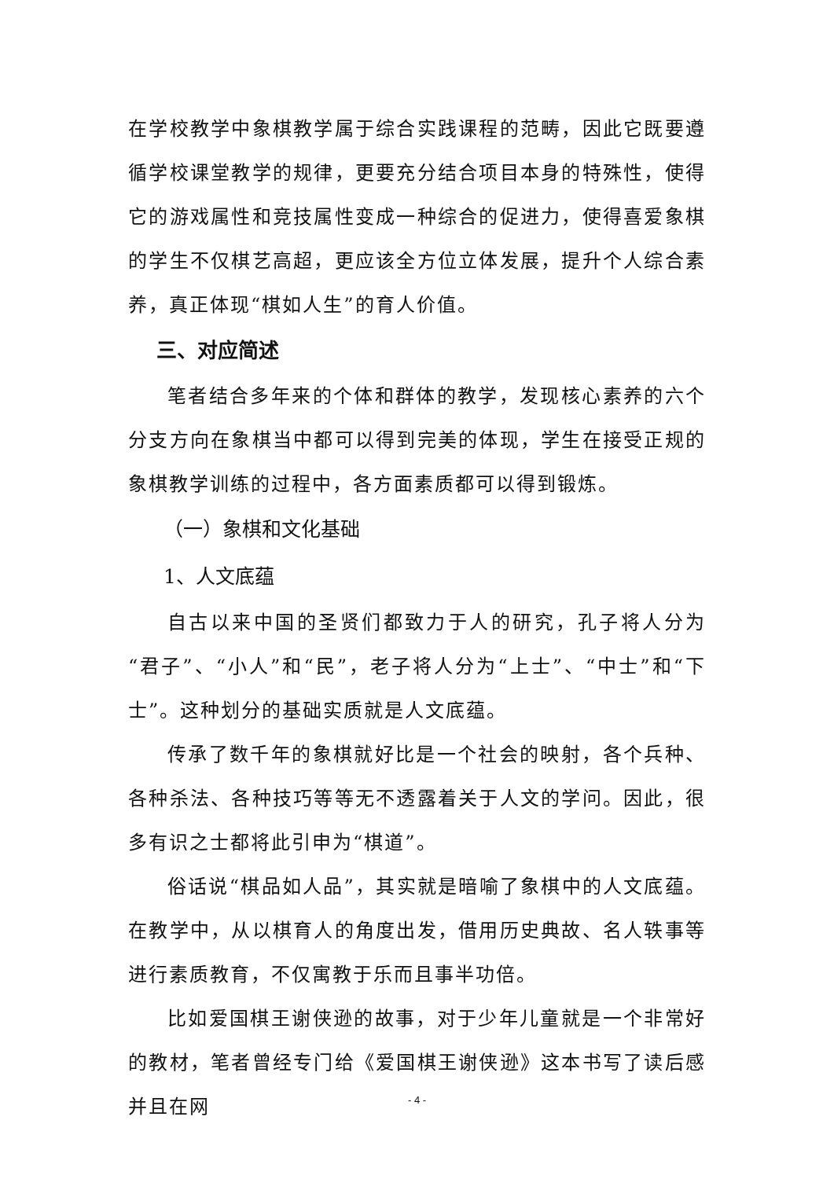在学校教学中象棋教学属于综合实践课程的范畴，因此它既要遵循学校课堂教学的规律，更要充分结合项目本身的特殊性，使得它的游戏属性和竞技属性变成一种综合的促进力，使得喜爱象棋的学生不仅棋艺高超，更应该全方位立体发展，提升个人综合素养，真正体现“棋如人生”的育人价值。
三、对应简述
笔者结合多年来的个体和群体的教学，发现核心素养的六个分支方向在象棋当中都可以得到完美的体现，学生在接受正规的象棋教学训练的过程中，各方面素质都可以得到锻炼。
（一）象棋和文化基础
1、人文底蕴
自古以来中国的圣贤们都致力于人的研究，孔子将人分为“君子”、“小人”和“民”，老子将人分为“上士”、“中士”和“下士”。这种划分的基础实质就是人文底蕴。
传承了数千年的象棋就好比是一个社会的映射，各个兵种、各种杀法、各种技巧等等无不透露着关于人文的学问。因此，很多有识之士都将此引申为“棋道”。
俗话说“棋品如人品”，其实就是暗喻了象棋中的人文底蕴。在教学中，从以棋育人的角度出发，借用历史典故、名人轶事等进行素质教育，不仅寓教于乐而且事半功倍。
比如爱国棋王谢侠逊的故事，对于少年儿童就是一个非常好的教材，笔者曾经专门给《爱国棋王谢侠逊》这本书写了读后感并且在网
- 4 -